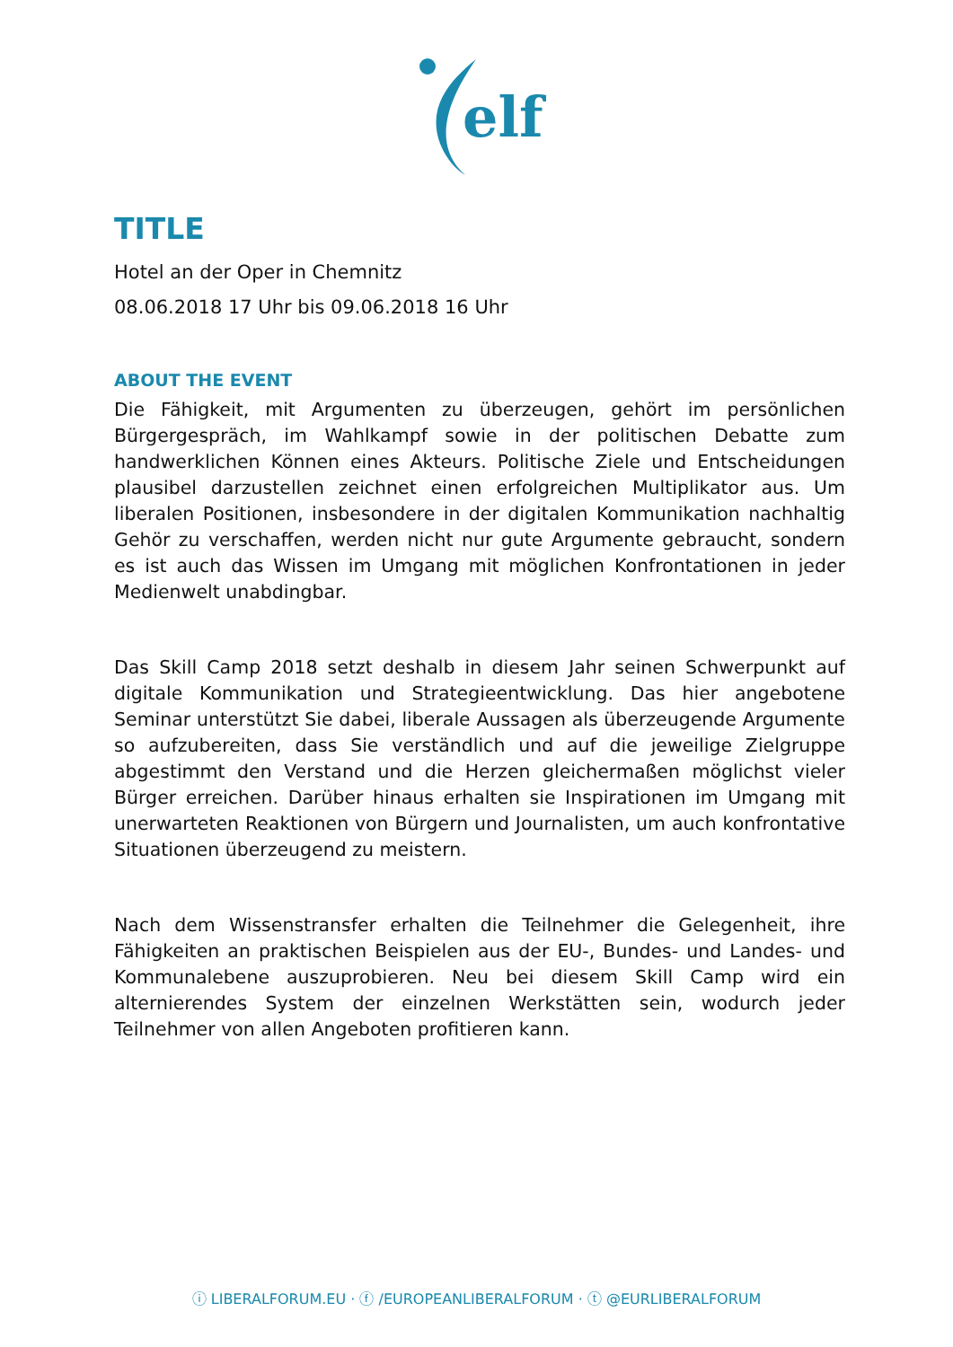elf
TITLE
Hotel an der Oper in Chemnitz
08.06.2018 17 Uhr bis 09.06.2018 16 Uhr
ABOUT THE EVENT
Die Fähigkeit, mit Argumenten zu überzeugen, gehört im persönlichen Bürgergespräch, im Wahlkampf sowie in der politischen Debatte zum handwerklichen Können eines Akteurs. Politische Ziele und Entscheidungen plausibel darzustellen zeichnet einen erfolgreichen Multiplikator aus. Um liberalen Positionen, insbesondere in der digitalen Kommunikation nachhaltig Gehör zu verschaffen, werden nicht nur gute Argumente gebraucht, sondern es ist auch das Wissen im Umgang mit möglichen Konfrontationen in jeder Medienwelt unabdingbar.
Das Skill Camp 2018 setzt deshalb in diesem Jahr seinen Schwerpunkt auf digitale Kommunikation und Strategieentwicklung. Das hier angebotene Seminar unterstützt Sie dabei, liberale Aussagen als überzeugende Argumente so aufzubereiten, dass Sie verständlich und auf die jeweilige Zielgruppe abgestimmt den Verstand und die Herzen gleichermaßen möglichst vieler Bürger erreichen. Darüber hinaus erhalten sie Inspirationen im Umgang mit unerwarteten Reaktionen von Bürgern und Journalisten, um auch konfrontative Situationen überzeugend zu meistern.
Nach dem Wissenstransfer erhalten die Teilnehmer die Gelegenheit, ihre Fähigkeiten an praktischen Beispielen aus der EU-, Bundes- und Landes- und Kommunalebene auszuprobieren. Neu bei diesem Skill Camp wird ein alternierendes System der einzelnen Werkstätten sein, wodurch jeder Teilnehmer von allen Angeboten profitieren kann.
ⓘ LIBERALFORUM.EU · ⓕ /EUROPEANLIBERALFORUM · ⓣ @EURLIBERALFORUM